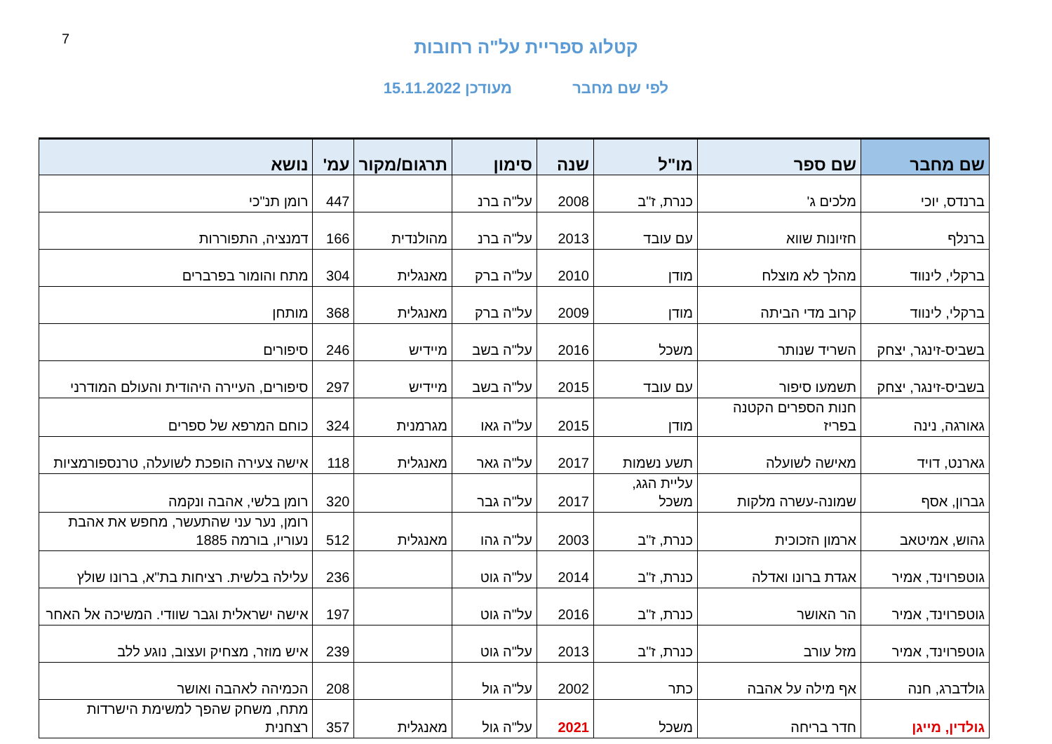7
קטלוג ספריית על"ה רחובות
לפי שם מחבר מעודכן 15.11.2022
| שם מחבר | שם ספר | מו"ל | שנה | סימון | תרגום/מקור | עמ' | נושא |
| --- | --- | --- | --- | --- | --- | --- | --- |
| ברנדס, יוכי | מלכים ג' | כנרת, ז"ב | 2008 | על"ה ברנ | | 447 | רומן תנ"כי |
| ברנלף | חזיונות שווא | עם עובד | 2013 | על"ה ברנ | מהולנדית | 166 | דמנציה, התפוררות |
| ברקלי, לינווד | מהלך לא מוצלח | מודן | 2010 | על"ה ברק | מאנגלית | 304 | מתח והומור בפרברים |
| ברקלי, לינווד | קרוב מדי הביתה | מודן | 2009 | על"ה ברק | מאנגלית | 368 | מותחן |
| בשביס-זינגר, יצחק | השריד שנותר | משכל | 2016 | על"ה בשב | מיידיש | 246 | סיפורים |
| בשביס-זינגר, יצחק | תשמעו סיפור | עם עובד | 2015 | על"ה בשב | מיידיש | 297 | סיפורים, העיירה היהודית והעולם המודרני |
| גאורגה, נינה | חנות הספרים הקטנה בפריז | מודן | 2015 | על"ה גאו | מגרמנית | 324 | כוחם המרפא של ספרים |
| גארנט, דויד | מאישה לשועלה | תשע נשמות | 2017 | על"ה גאר | מאנגלית | 118 | אישה צעירה הופכת לשועלה, טרנספורמציות |
| גברון, אסף | שמונה-עשרה מלקות | עליית הגג, משכל | 2017 | על"ה גבר | | 320 | רומן בלשי, אהבה ונקמה |
| גהוש, אמיטאב | ארמון הזכוכית | כנרת, ז"ב | 2003 | על"ה גהו | מאנגלית | 512 | רומן, נער עני שהתעשר, מחפש את אהבת נעוריו, בורמה 1885 |
| גוטפרוינד, אמיר | אגדת ברונו ואדלה | כנרת, ז"ב | 2014 | על"ה גוט | | 236 | עלילה בלשית. רציחות בת"א, ברונו שולץ |
| גוטפרוינד, אמיר | הר האושר | כנרת, ז"ב | 2016 | על"ה גוט | | 197 | אישה ישראלית וגבר שוודי. המשיכה אל האחר |
| גוטפרוינד, אמיר | מזל עורב | כנרת, ז"ב | 2013 | על"ה גוט | | 239 | איש מוזר, מצחיק ועצוב, נוגע ללב |
| גולדברג, חנה | אף מילה על אהבה | כתר | 2002 | על"ה גול | | 208 | הכמיהה לאהבה ואושר |
| גולדין, מייגן | חדר בריחה | משכל | 2021 | על"ה גול | מאנגלית | 357 | מתח, משחק שהפך למשימת הישרדות רצחנית |